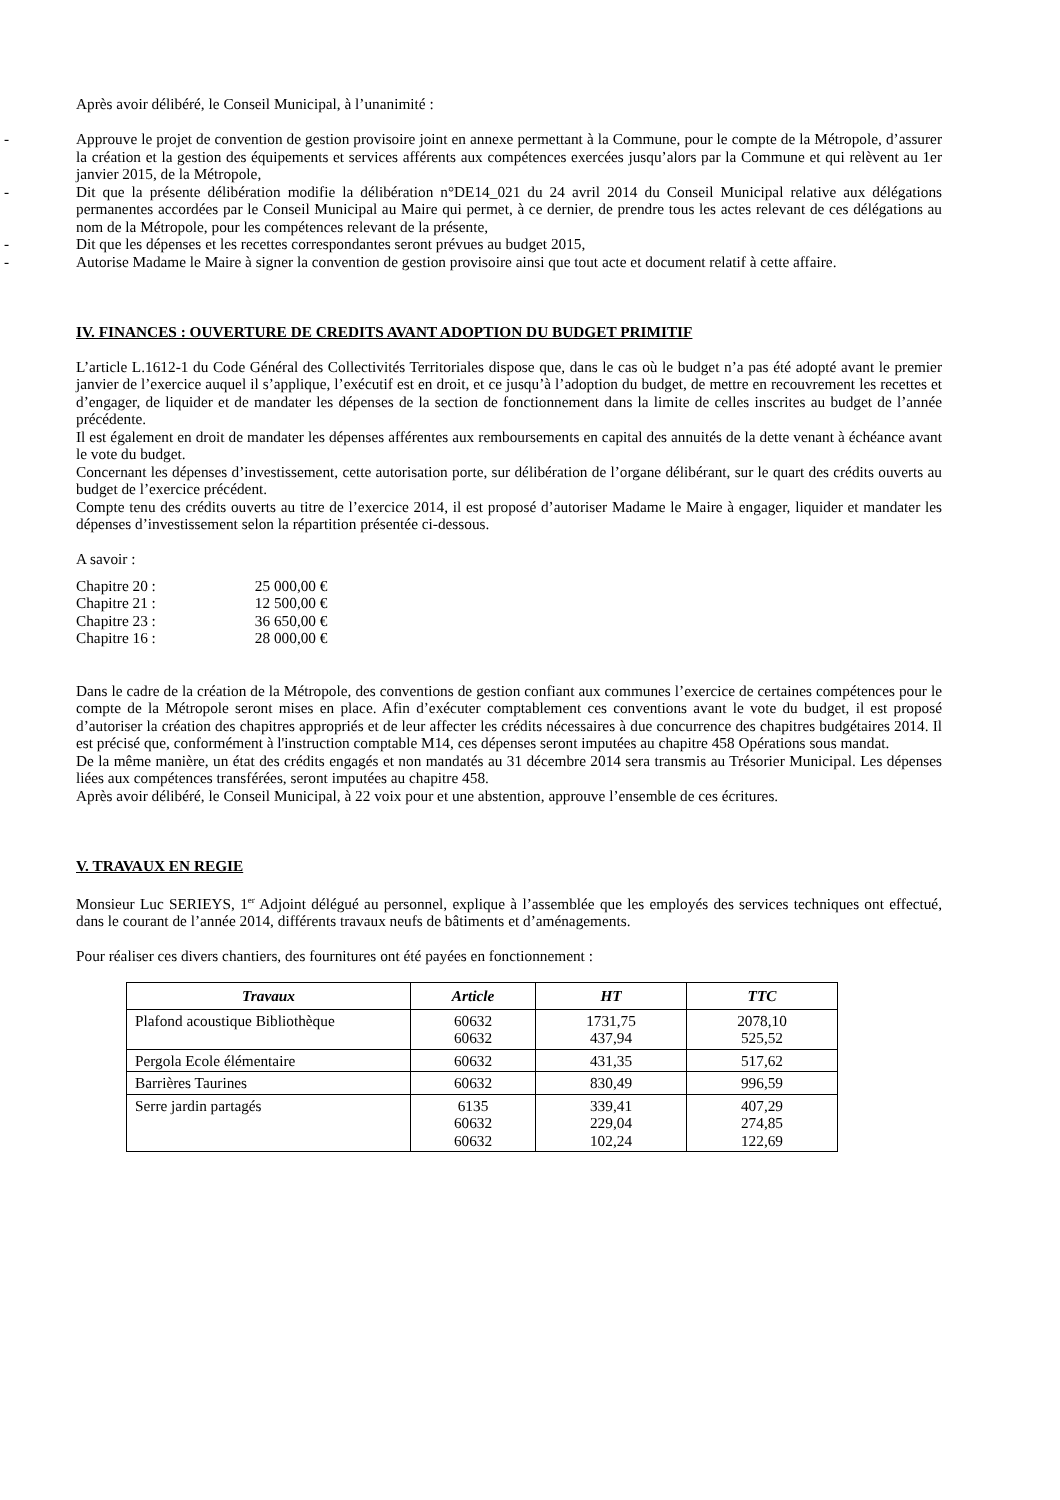Après avoir délibéré, le Conseil Municipal, à l’unanimité :
- Approuve le projet de convention de gestion provisoire joint en annexe permettant à la Commune, pour le compte de la Métropole, d’assurer la création et la gestion des équipements et services afférents aux compétences exercées jusqu’alors par la Commune et qui relèvent au 1er janvier 2015, de la Métropole,
- Dit que la présente délibération modifie la délibération n°DE14_021 du 24 avril 2014 du Conseil Municipal relative aux délégations permanentes accordées par le Conseil Municipal au Maire qui permet, à ce dernier, de prendre tous les actes relevant de ces délégations au nom de la Métropole, pour les compétences relevant de la présente,
- Dit que les dépenses et les recettes correspondantes seront prévues au budget 2015,
- Autorise Madame le Maire à signer la convention de gestion provisoire ainsi que tout acte et document relatif à cette affaire.
IV. FINANCES : OUVERTURE DE CREDITS AVANT ADOPTION DU BUDGET PRIMITIF
L’article L.1612-1 du Code Général des Collectivités Territoriales dispose que, dans le cas où le budget n’a pas été adopté avant le premier janvier de l’exercice auquel il s’applique, l’exécutif est en droit, et ce jusqu’à l’adoption du budget, de mettre en recouvrement les recettes et d’engager, de liquider et de mandater les dépenses de la section de fonctionnement dans la limite de celles inscrites au budget de l’année précédente.
Il est également en droit de mandater les dépenses afférentes aux remboursements en capital des annuités de la dette venant à échéance avant le vote du budget.
Concernant les dépenses d’investissement, cette autorisation porte, sur délibération de l’organe délibérant, sur le quart des crédits ouverts au budget de l’exercice précédent.
Compte tenu des crédits ouverts au titre de l’exercice 2014, il est proposé d’autoriser Madame le Maire à engager, liquider et mandater les dépenses d’investissement selon la répartition présentée ci-dessous.
A savoir :
Chapitre 20 : 25 000,00 €
Chapitre 21 : 12 500,00 €
Chapitre 23 : 36 650,00 €
Chapitre 16 : 28 000,00 €
Dans le cadre de la création de la Métropole, des conventions de gestion confiant aux communes l’exercice de certaines compétences pour le compte de la Métropole seront mises en place. Afin d’exécuter comptablement ces conventions avant le vote du budget, il est proposé d’autoriser la création des chapitres appropriés et de leur affecter les crédits nécessaires à due concurrence des chapitres budgétaires 2014. Il est précisé que, conformément à l'instruction comptable M14, ces dépenses seront imputées au chapitre 458 Opérations sous mandat.
De la même manière, un état des crédits engagés et non mandatés au 31 décembre 2014 sera transmis au Trésorier Municipal. Les dépenses liées aux compétences transférées, seront imputées au chapitre 458.
Après avoir délibéré, le Conseil Municipal, à 22 voix pour et une abstention, approuve l’ensemble de ces écritures.
V. TRAVAUX EN REGIE
Monsieur Luc SERIEYS, 1<sup>er</sup> Adjoint délégué au personnel, explique à l’assemblée que les employés des services techniques ont effectué, dans le courant de l’année 2014, différents travaux neufs de bâtiments et d’aménagements.
Pour réaliser ces divers chantiers, des fournitures ont été payées en fonctionnement :
| Travaux | Article | HT | TTC |
| --- | --- | --- | --- |
| Plafond acoustique Bibliothèque | 60632 60632 | 1731,75 437,94 | 2078,10 525,52 |
| Pergola Ecole élémentaire | 60632 | 431,35 | 517,62 |
| Barrières Taurines | 60632 | 830,49 | 996,59 |
| Serre jardin partagés | 6135 60632 60632 | 339,41 229,04 102,24 | 407,29 274,85 122,69 |